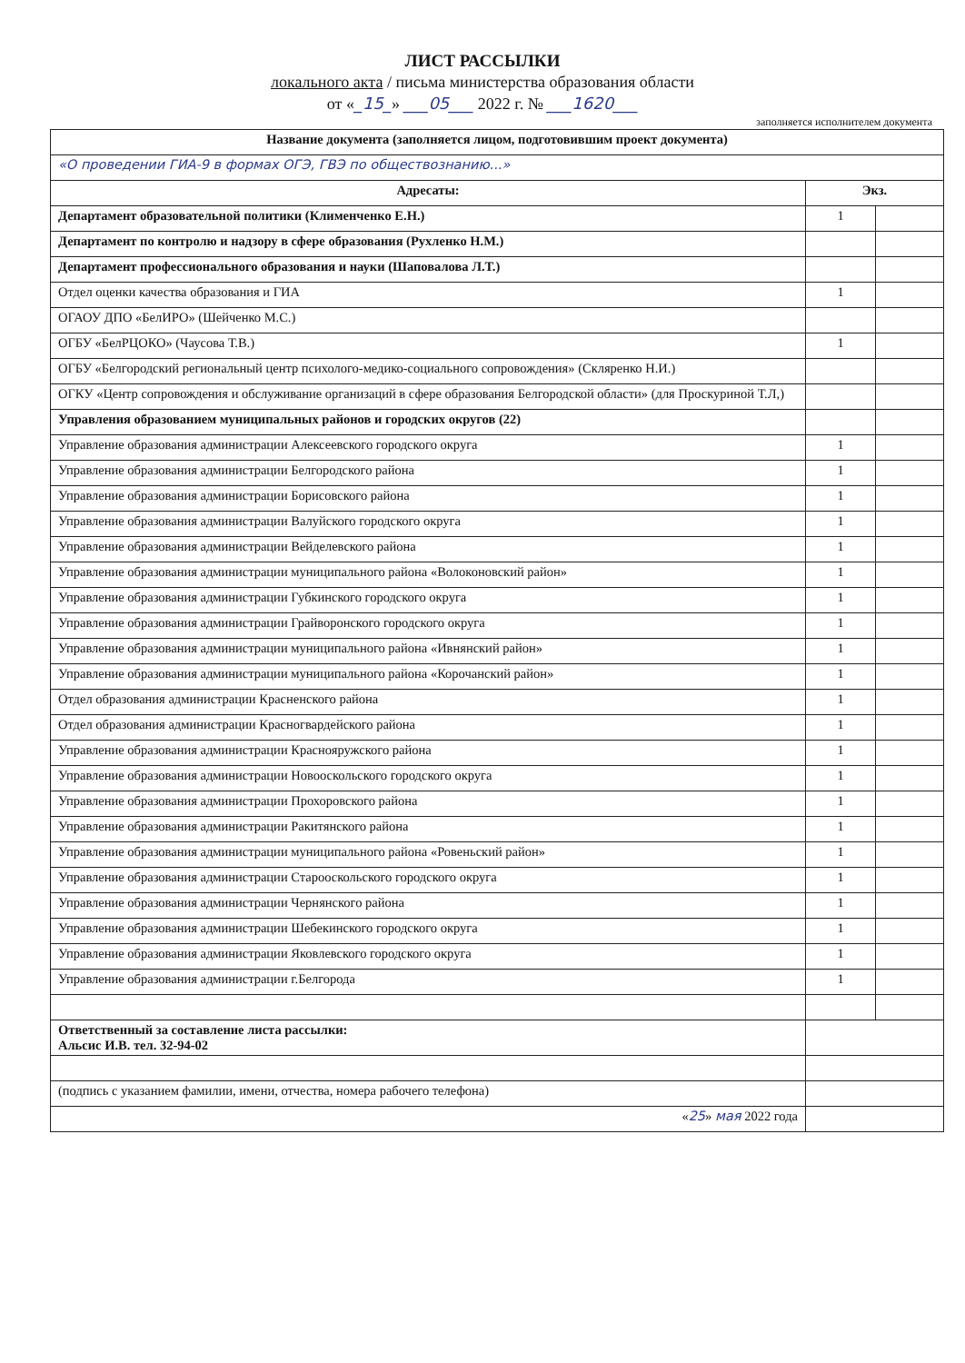ЛИСТ РАССЫЛКИ
локального акта / письма министерства образования области
от «_15_» ___05___ 2022 г. № ___1620___
заполняется исполнителем документа
| Название документа (заполняется лицом, подготовившим проект документа) | | |
| --- | --- | --- |
| «О проведении ГИА-9 в формах ОГЭ, ГВЭ по обществознанию...» | | |
| Адресаты: | Экз. | |
| Департамент образовательной политики (Клименченко Е.Н.) | 1 | |
| Департамент по контролю и надзору в сфере образования (Рухленко Н.М.) | | |
| Департамент профессионального образования и науки (Шаповалова Л.Т.) | | |
| Отдел оценки качества образования и ГИА | 1 | |
| ОГАОУ ДПО «БелИРО» (Шейченко М.С.) | | |
| ОГБУ «БелРЦОКО» (Чаусова Т.В.) | 1 | |
| ОГБУ «Белгородский региональный центр психолого-медико-социального сопровождения» (Скляренко Н.И.) | | |
| ОГКУ «Центр сопровождения и обслуживание организаций в сфере образования Белгородской области» (для Проскуриной Т.Л,) | | |
| Управления образованием муниципальных районов и городских округов (22) | | |
| Управление образования администрации Алексеевского городского округа | 1 | |
| Управление образования администрации Белгородского района | 1 | |
| Управление образования администрации Борисовского района | 1 | |
| Управление образования администрации Валуйского городского округа | 1 | |
| Управление образования администрации Вейделевского района | 1 | |
| Управление образования администрации муниципального района «Волоконовский район» | 1 | |
| Управление образования администрации Губкинского городского округа | 1 | |
| Управление образования администрации Грайворонского городского округа | 1 | |
| Управление образования администрации муниципального района «Ивнянский район» | 1 | |
| Управление образования администрации муниципального района «Корочанский район» | 1 | |
| Отдел образования администрации Красненского района | 1 | |
| Отдел образования администрации Красногвардейского района | 1 | |
| Управление образования администрации Краснояружского района | 1 | |
| Управление образования администрации Новооскольского городского округа | 1 | |
| Управление образования администрации Прохоровского района | 1 | |
| Управление образования администрации Ракитянского района | 1 | |
| Управление образования администрации муниципального района «Ровеньский район» | 1 | |
| Управление образования администрации Старооскольского городского округа | 1 | |
| Управление образования администрации Чернянского района | 1 | |
| Управление образования администрации Шебекинского городского округа | 1 | |
| Управление образования администрации Яковлевского городского округа | 1 | |
| Управление образования администрации г.Белгорода | 1 | |
| Ответственный за составление листа рассылки: Альсис И.В. тел. 32-94-02 | | |
| (подпись с указанием фамилии, имени, отчества, номера рабочего телефона) | | |
| « 25 » мая 2022 года | | |